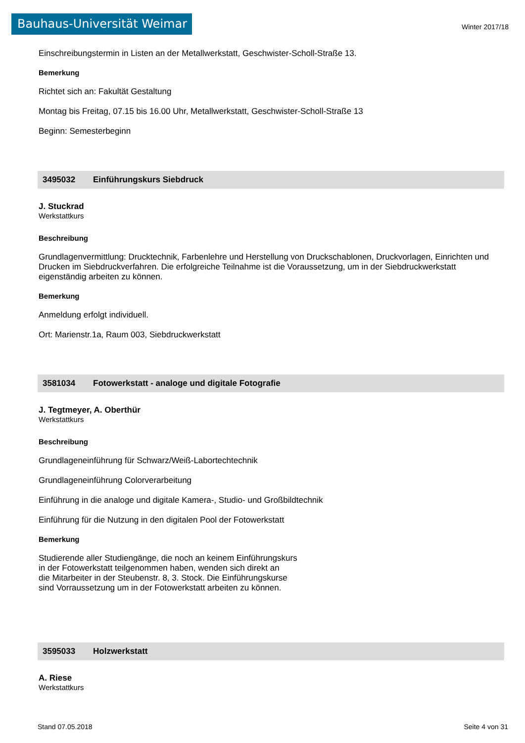Bauhaus-Universität Weimar
Winter 2017/18
Einschreibungstermin in Listen an der Metallwerkstatt, Geschwister-Scholl-Straße 13.
Bemerkung
Richtet sich an: Fakultät Gestaltung
Montag bis Freitag, 07.15 bis 16.00 Uhr, Metallwerkstatt, Geschwister-Scholl-Straße 13
Beginn: Semesterbeginn
3495032 Einführungskurs Siebdruck
J. Stuckrad
Werkstattkurs
Beschreibung
Grundlagenvermittlung: Drucktechnik, Farbenlehre und Herstellung von Druckschablonen, Druckvorlagen, Einrichten und Drucken im Siebdruckverfahren. Die erfolgreiche Teilnahme ist die Voraussetzung, um in der Siebdruckwerkstatt eigenständig arbeiten zu können.
Bemerkung
Anmeldung erfolgt individuell.
Ort: Marienstr.1a, Raum 003, Siebdruckwerkstatt
3581034 Fotowerkstatt - analoge und digitale Fotografie
J. Tegtmeyer, A. Oberthür
Werkstattkurs
Beschreibung
Grundlageneinführung für Schwarz/Weiß-Labortechtechnik
Grundlageneinführung Colorverarbeitung
Einführung in die analoge und digitale Kamera-, Studio- und Großbildtechnik
Einführung für die Nutzung in den digitalen Pool der Fotowerkstatt
Bemerkung
Studierende aller Studiengänge, die noch an keinem Einführungskurs
in der Fotowerkstatt teilgenommen haben, wenden sich direkt an
die Mitarbeiter in der Steubenstr. 8, 3. Stock. Die Einführungskurse
sind Vorraussetzung um in der Fotowerkstatt arbeiten zu können.
3595033 Holzwerkstatt
A. Riese
Werkstattkurs
Stand 07.05.2018 Seite 4 von 31